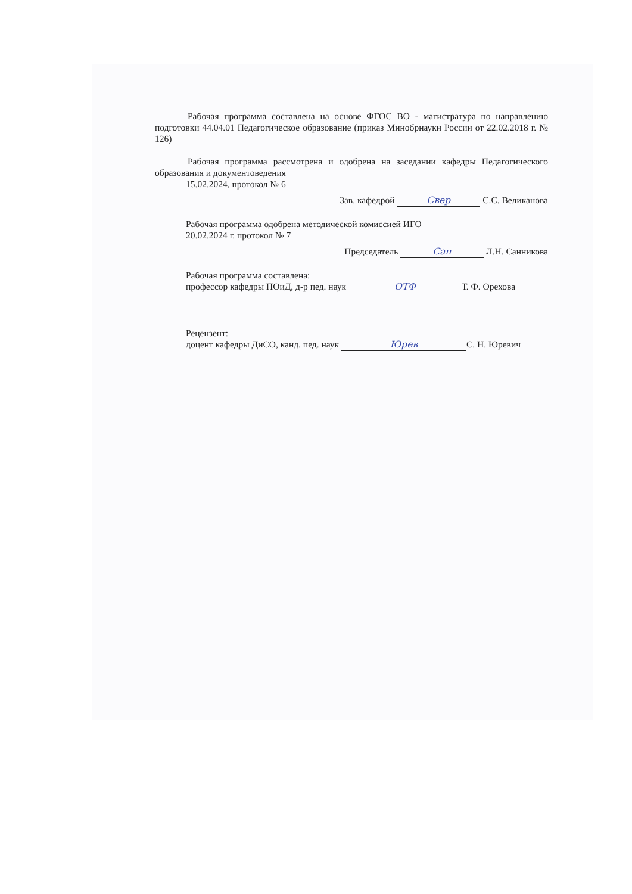Рабочая программа составлена на основе ФГОС ВО - магистратура по направлению подготовки 44.04.01 Педагогическое образование (приказ Минобрнауки России от 22.02.2018 г. № 126)
Рабочая программа рассмотрена и одобрена на заседании кафедры Педагогического образования и документоведения
15.02.2024, протокол № 6
Зав. кафедрой Свер С.С. Великанова
Рабочая программа одобрена методической комиссией ИГО
20.02.2024 г. протокол № 7
Председатель Сан Л.Н. Санникова
Рабочая программа составлена:
профессор кафедры ПОиД, д-р пед. наук ОТФ Т. Ф. Орехова
Рецензент:
доцент кафедры ДиСО, канд. пед. наук Юрев С. Н. Юревич